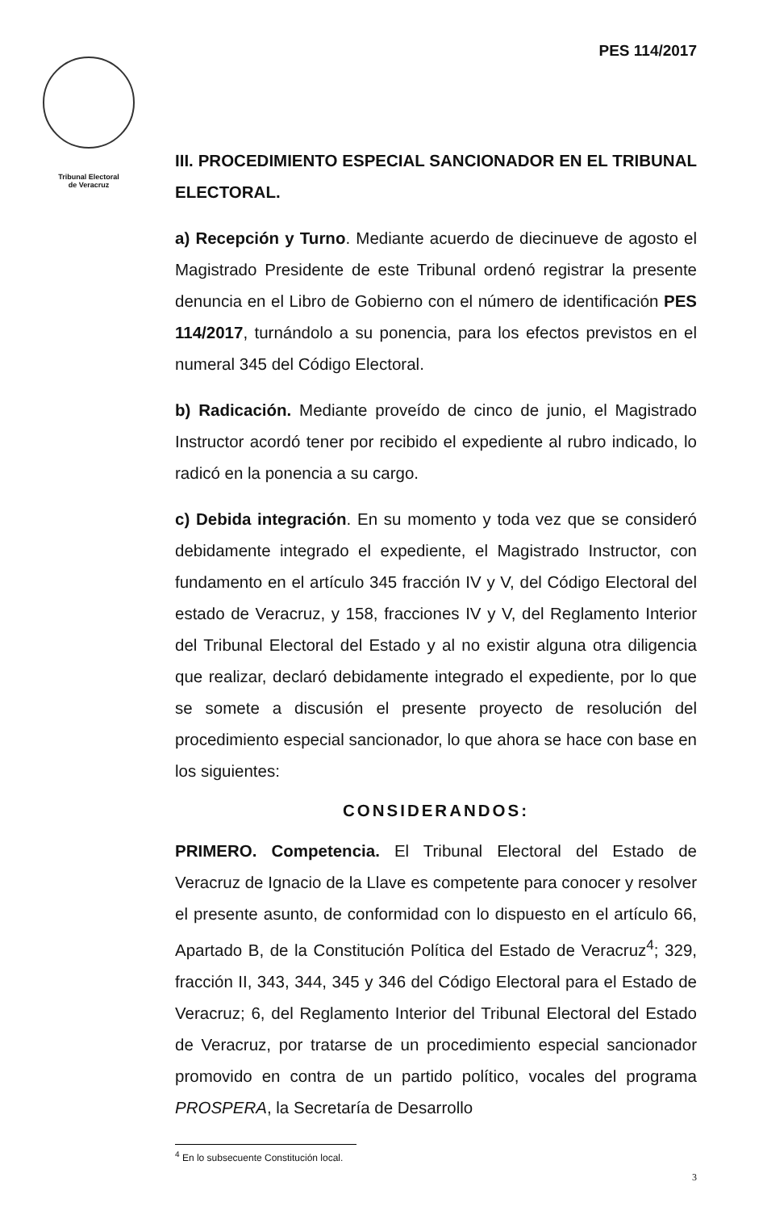Tribunal Electoral
de Veracruz
PES 114/2017
III. PROCEDIMIENTO ESPECIAL SANCIONADOR EN EL TRIBUNAL ELECTORAL.
a) Recepción y Turno. Mediante acuerdo de diecinueve de agosto el Magistrado Presidente de este Tribunal ordenó registrar la presente denuncia en el Libro de Gobierno con el número de identificación PES 114/2017, turnándolo a su ponencia, para los efectos previstos en el numeral 345 del Código Electoral.
b) Radicación. Mediante proveído de cinco de junio, el Magistrado Instructor acordó tener por recibido el expediente al rubro indicado, lo radicó en la ponencia a su cargo.
c) Debida integración. En su momento y toda vez que se consideró debidamente integrado el expediente, el Magistrado Instructor, con fundamento en el artículo 345 fracción IV y V, del Código Electoral del estado de Veracruz, y 158, fracciones IV y V, del Reglamento Interior del Tribunal Electoral del Estado y al no existir alguna otra diligencia que realizar, declaró debidamente integrado el expediente, por lo que se somete a discusión el presente proyecto de resolución del procedimiento especial sancionador, lo que ahora se hace con base en los siguientes:
CONSIDERANDOS:
PRIMERO. Competencia. El Tribunal Electoral del Estado de Veracruz de Ignacio de la Llave es competente para conocer y resolver el presente asunto, de conformidad con lo dispuesto en el artículo 66, Apartado B, de la Constitución Política del Estado de Veracruz<sup>4</sup>; 329, fracción II, 343, 344, 345 y 346 del Código Electoral para el Estado de Veracruz; 6, del Reglamento Interior del Tribunal Electoral del Estado de Veracruz, por tratarse de un procedimiento especial sancionador promovido en contra de un partido político, vocales del programa PROSPERA, la Secretaría de Desarrollo
<sup>4</sup> En lo subsecuente Constitución local.
3